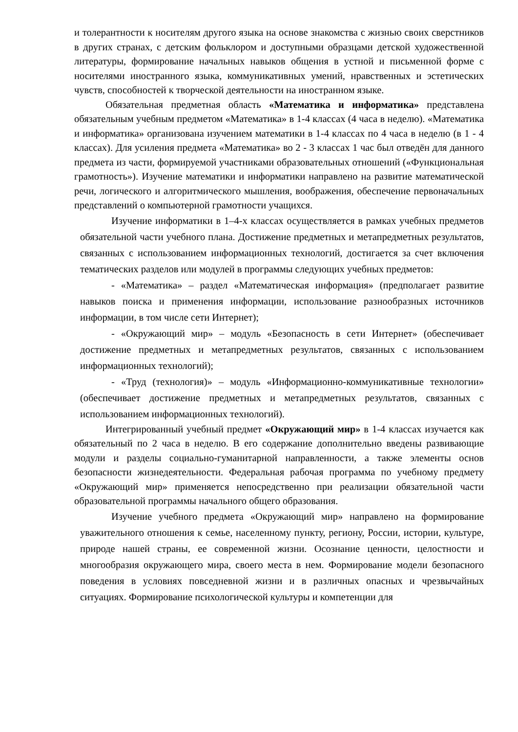и толерантности к носителям другого языка на основе знакомства с жизнью своих сверстников в других странах, с детским фольклором и доступными образцами детской художественной литературы, формирование начальных навыков общения в устной и письменной форме с носителями иностранного языка, коммуникативных умений, нравственных и эстетических чувств, способностей к творческой деятельности на иностранном языке.
Обязательная предметная область «Математика и информатика» представлена обязательным учебным предметом «Математика» в 1-4 классах (4 часа в неделю). «Математика и информатика» организована изучением математики в 1-4 классах по 4 часа в неделю (в 1 - 4 классах). Для усиления предмета «Математика» во 2 - 3 классах 1 час был отведён для данного предмета из части, формируемой участниками образовательных отношений («Функциональная грамотность»). Изучение математики и информатики направлено на развитие математической речи, логического и алгоритмического мышления, воображения, обеспечение первоначальных представлений о компьютерной грамотности учащихся.
Изучение информатики в 1–4-х классах осуществляется в рамках учебных предметов обязательной части учебного плана. Достижение предметных и метапредметных результатов, связанных с использованием информационных технологий, достигается за счет включения тематических разделов или модулей в программы следующих учебных предметов:
- «Математика» – раздел «Математическая информация» (предполагает развитие навыков поиска и применения информации, использование разнообразных источников информации, в том числе сети Интернет);
- «Окружающий мир» – модуль «Безопасность в сети Интернет» (обеспечивает достижение предметных и метапредметных результатов, связанных с использованием информационных технологий);
- «Труд (технология)» – модуль «Информационно-коммуникативные технологии» (обеспечивает достижение предметных и метапредметных результатов, связанных с использованием информационных технологий).
Интегрированный учебный предмет «Окружающий мир» в 1-4 классах изучается как обязательный по 2 часа в неделю. В его содержание дополнительно введены развивающие модули и разделы социально-гуманитарной направленности, а также элементы основ безопасности жизнедеятельности. Федеральная рабочая программа по учебному предмету «Окружающий мир» применяется непосредственно при реализации обязательной части образовательной программы начального общего образования.
Изучение учебного предмета «Окружающий мир» направлено на формирование уважительного отношения к семье, населенному пункту, региону, России, истории, культуре, природе нашей страны, ее современной жизни. Осознание ценности, целостности и многообразия окружающего мира, своего места в нем. Формирование модели безопасного поведения в условиях повседневной жизни и в различных опасных и чрезвычайных ситуациях. Формирование психологической культуры и компетенции для